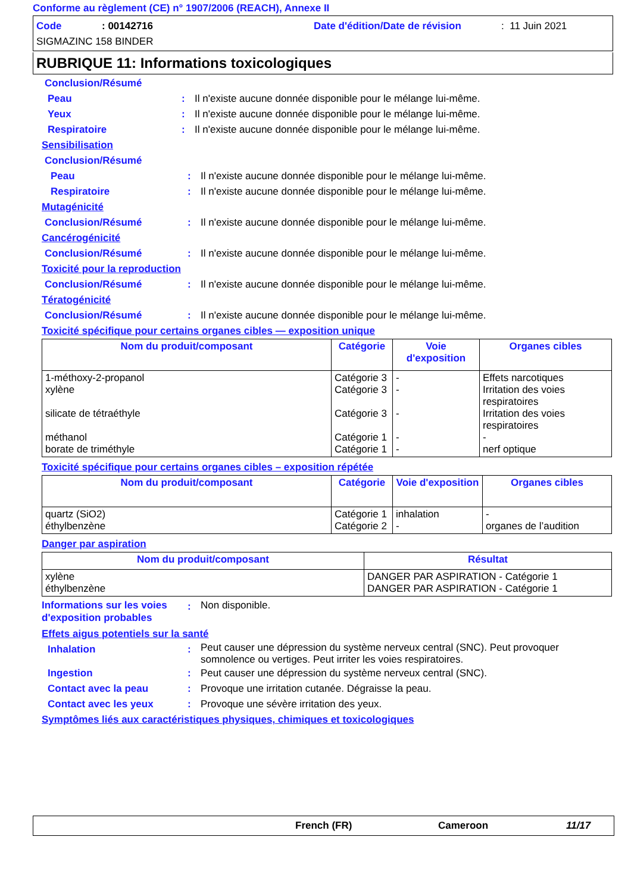Conforme au règlement (CE) n° 1907/2006 (REACH), Annexe II
Code: 00142716 Date d'édition/Date de révision: 11 Juin 2021
SIGMAZINC 158 BINDER
RUBRIQUE 11: Informations toxicologiques
Conclusion/Résumé
Peau: Il n'existe aucune donnée disponible pour le mélange lui-même.
Yeux: Il n'existe aucune donnée disponible pour le mélange lui-même.
Respiratoire: Il n'existe aucune donnée disponible pour le mélange lui-même.
Sensibilisation
Conclusion/Résumé
Peau: Il n'existe aucune donnée disponible pour le mélange lui-même.
Respiratoire: Il n'existe aucune donnée disponible pour le mélange lui-même.
Mutagénicité
Conclusion/Résumé: Il n'existe aucune donnée disponible pour le mélange lui-même.
Cancérogénicité
Conclusion/Résumé: Il n'existe aucune donnée disponible pour le mélange lui-même.
Toxicité pour la reproduction
Conclusion/Résumé: Il n'existe aucune donnée disponible pour le mélange lui-même.
Tératogénicité
Conclusion/Résumé: Il n'existe aucune donnée disponible pour le mélange lui-même.
Toxicité spécifique pour certains organes cibles — exposition unique
| Nom du produit/composant | Catégorie | Voie d'exposition | Organes cibles |
| --- | --- | --- | --- |
| 1-méthoxy-2-propanol xylène silicate de tétraéthyle méthanol borate de triméthyle | Catégorie 3 Catégorie 3 Catégorie 3 Catégorie 1 Catégorie 1 | - - - - - | Effets narcotiques Irritation des voies respiratoires Irritation des voies respiratoires - nerf optique |
Toxicité spécifique pour certains organes cibles – exposition répétée
| Nom du produit/composant | Catégorie | Voie d'exposition | Organes cibles |
| --- | --- | --- | --- |
| quartz (SiO2) éthylbenzène | Catégorie 1 Catégorie 2 | inhalation - | - organes de l’audition |
Danger par aspiration
| Nom du produit/composant | Résultat |
| --- | --- |
| xylène éthylbenzène | DANGER PAR ASPIRATION - Catégorie 1 DANGER PAR ASPIRATION - Catégorie 1 |
Informations sur les voies d'exposition probables: Non disponible.
Effets aigus potentiels sur la santé
Inhalation: Peut causer une dépression du système nerveux central (SNC). Peut provoquer somnolence ou vertiges. Peut irriter les voies respiratoires.
Ingestion: Peut causer une dépression du système nerveux central (SNC).
Contact avec la peau: Provoque une irritation cutanée. Dégraisse la peau.
Contact avec les yeux: Provoque une sévère irritation des yeux.
Symptômes liés aux caractéristiques physiques, chimiques et toxicologiques
French (FR) Cameroon 11/17